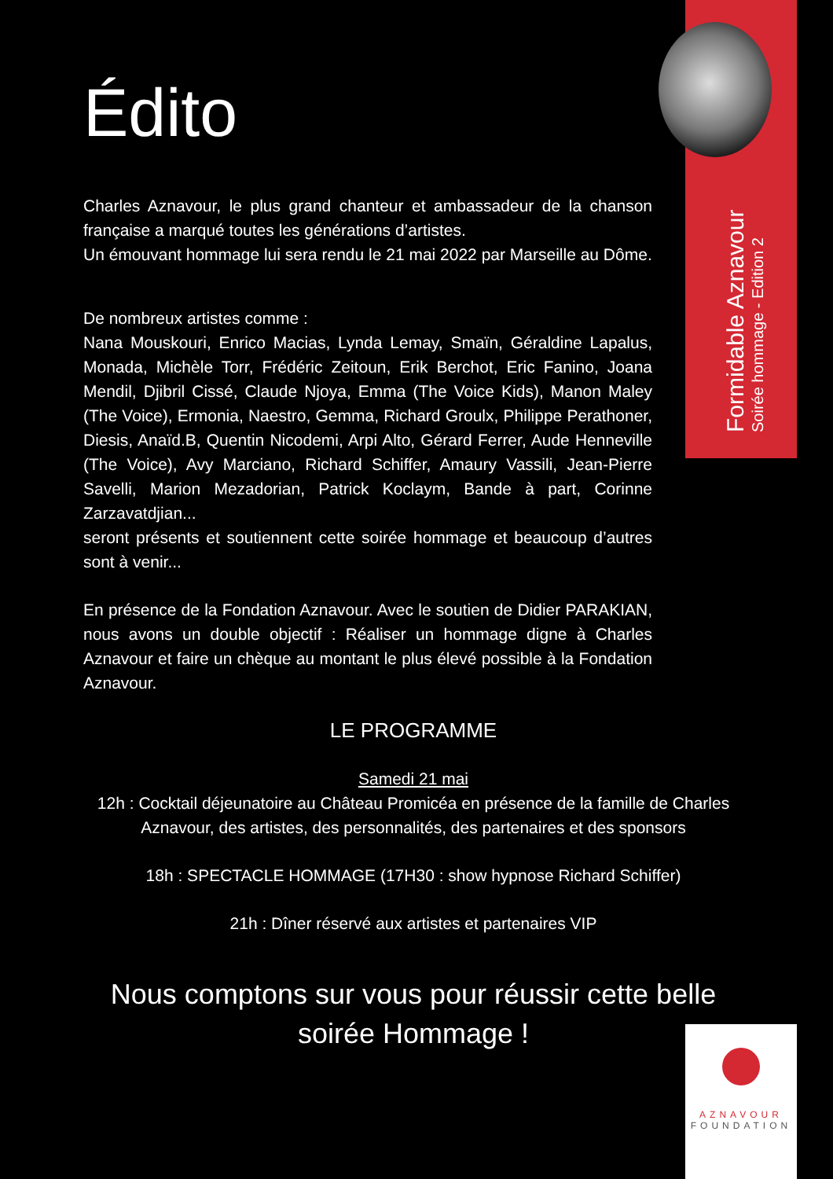Formidable Aznavour
Soirée hommage - Edition 2
Édito
Charles Aznavour, le plus grand chanteur et ambassadeur de la chanson française a marqué toutes les générations d’artistes.
Un émouvant hommage lui sera rendu le 21 mai 2022 par Marseille au Dôme.
De nombreux artistes comme :
Nana Mouskouri, Enrico Macias, Lynda Lemay, Smaïn, Géraldine Lapalus, Monada, Michèle Torr, Frédéric Zeitoun, Erik Berchot, Eric Fanino, Joana Mendil, Djibril Cissé, Claude Njoya, Emma (The Voice Kids), Manon Maley (The Voice), Ermonia, Naestro, Gemma, Richard Groulx, Philippe Perathoner, Diesis, Anaïd.B, Quentin Nicodemi, Arpi Alto, Gérard Ferrer, Aude Henneville (The Voice), Avy Marciano, Richard Schiffer, Amaury Vassili, Jean-Pierre Savelli, Marion Mezadorian, Patrick Koclaym, Bande à part, Corinne Zarzavatdjian...
seront présents et soutiennent cette soirée hommage et beaucoup d’autres sont à venir...
En présence de la Fondation Aznavour. Avec le soutien de Didier PARAKIAN, nous avons un double objectif : Réaliser un hommage digne à Charles Aznavour et faire un chèque au montant le plus élevé possible à la Fondation Aznavour.
LE PROGRAMME
Samedi 21 mai
12h : Cocktail déjeunatoire au Château Promicéa en présence de la famille de Charles Aznavour, des artistes, des personnalités, des partenaires et des sponsors
18h : SPECTACLE HOMMAGE (17H30 : show hypnose Richard Schiffer)
21h : Dîner réservé aux artistes et partenaires VIP
Nous comptons sur vous pour réussir cette belle soirée Hommage !
AZNAVOUR
FOUNDATION